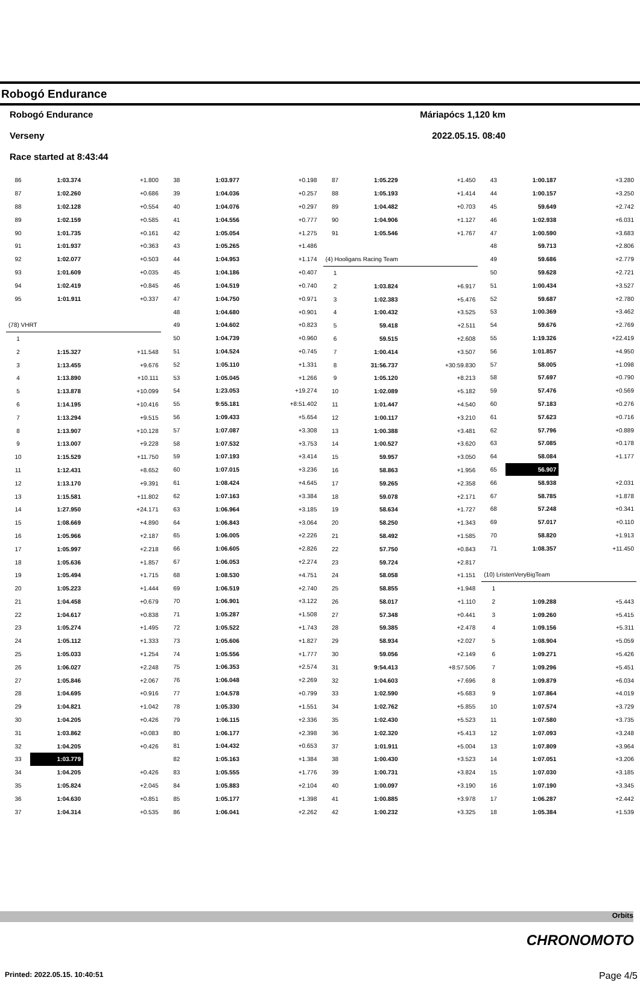Robogó Endurance
Robogó Endurance Máriapócs 1,120 km
Verseny 2022.05.15. 08:40
Race started at 8:43:44
| 86 | 1:03.374 | +1.800 |
| 87 | 1:02.260 | +0.686 |
| 88 | 1:02.128 | +0.554 |
| 89 | 1:02.159 | +0.585 |
| 90 | 1:01.735 | +0.161 |
| 91 | 1:01.937 | +0.363 |
| 92 | 1:02.077 | +0.503 |
| 93 | 1:01.609 | +0.035 |
| 94 | 1:02.419 | +0.845 |
| 95 | 1:01.911 | +0.337 |
| (78) VHRT | | |
| 1 | | |
| 2 | 1:15.327 | +11.548 |
| 3 | 1:13.455 | +9.676 |
| 4 | 1:13.890 | +10.111 |
| 5 | 1:13.878 | +10.099 |
| 6 | 1:14.195 | +10.416 |
| 7 | 1:13.294 | +9.515 |
| 8 | 1:13.907 | +10.128 |
| 9 | 1:13.007 | +9.228 |
| 10 | 1:15.529 | +11.750 |
| 11 | 1:12.431 | +8.652 |
| 12 | 1:13.170 | +9.391 |
| 13 | 1:15.581 | +11.802 |
| 14 | 1:27.950 | +24.171 |
| 15 | 1:08.669 | +4.890 |
| 16 | 1:05.966 | +2.187 |
| 17 | 1:05.997 | +2.218 |
| 18 | 1:05.636 | +1.857 |
| 19 | 1:05.494 | +1.715 |
| 20 | 1:05.223 | +1.444 |
| 21 | 1:04.458 | +0.679 |
| 22 | 1:04.617 | +0.838 |
| 23 | 1:05.274 | +1.495 |
| 24 | 1:05.112 | +1.333 |
| 25 | 1:05.033 | +1.254 |
| 26 | 1:06.027 | +2.248 |
| 27 | 1:05.846 | +2.067 |
| 28 | 1:04.695 | +0.916 |
| 29 | 1:04.821 | +1.042 |
| 30 | 1:04.205 | +0.426 |
| 31 | 1:03.862 | +0.083 |
| 32 | 1:04.205 | +0.426 |
| 33 | 1:03.779 | |
| 34 | 1:04.205 | +0.426 |
| 35 | 1:05.824 | +2.045 |
| 36 | 1:04.630 | +0.851 |
| 37 | 1:04.314 | +0.535 |
| 38 | 1:03.977 | +0.198 |
| 39 | 1:04.036 | +0.257 |
| 40 | 1:04.076 | +0.297 |
| 41 | 1:04.556 | +0.777 |
| 42 | 1:05.054 | +1.275 |
| 43 | 1:05.265 | +1.486 |
| 44 | 1:04.953 | +1.174 |
| 45 | 1:04.186 | +0.407 |
| 46 | 1:04.519 | +0.740 |
| 47 | 1:04.750 | +0.971 |
| 48 | 1:04.680 | +0.901 |
| 49 | 1:04.602 | +0.823 |
| 50 | 1:04.739 | +0.960 |
| 51 | 1:04.524 | +0.745 |
| 52 | 1:05.110 | +1.331 |
| 53 | 1:05.045 | +1.266 |
| 54 | 1:23.053 | +19.274 |
| 55 | 9:55.181 | +8:51.402 |
| 56 | 1:09.433 | +5.654 |
| 57 | 1:07.087 | +3.308 |
| 58 | 1:07.532 | +3.753 |
| 59 | 1:07.193 | +3.414 |
| 60 | 1:07.015 | +3.236 |
| 61 | 1:08.424 | +4.645 |
| 62 | 1:07.163 | +3.384 |
| 63 | 1:06.964 | +3.185 |
| 64 | 1:06.843 | +3.064 |
| 65 | 1:06.005 | +2.226 |
| 66 | 1:06.605 | +2.826 |
| 67 | 1:06.053 | +2.274 |
| 68 | 1:08.530 | +4.751 |
| 69 | 1:06.519 | +2.740 |
| 70 | 1:06.901 | +3.122 |
| 71 | 1:05.287 | +1.508 |
| 72 | 1:05.522 | +1.743 |
| 73 | 1:05.606 | +1.827 |
| 74 | 1:05.556 | +1.777 |
| 75 | 1:06.353 | +2.574 |
| 76 | 1:06.048 | +2.269 |
| 77 | 1:04.578 | +0.799 |
| 78 | 1:05.330 | +1.551 |
| 79 | 1:06.115 | +2.336 |
| 80 | 1:06.177 | +2.398 |
| 81 | 1:04.432 | +0.653 |
| 82 | 1:05.163 | +1.384 |
| 83 | 1:05.555 | +1.776 |
| 84 | 1:05.883 | +2.104 |
| 85 | 1:05.177 | +1.398 |
| 86 | 1:06.041 | +2.262 |
| 87 | 1:05.229 | +1.450 |
| 88 | 1:05.193 | +1.414 |
| 89 | 1:04.482 | +0.703 |
| 90 | 1:04.906 | +1.127 |
| 91 | 1:05.546 | +1.767 |
| (4) Hooligans Racing Team | | |
| 1 | | |
| 2 | 1:03.824 | +6.917 |
| 3 | 1:02.383 | +5.476 |
| 4 | 1:00.432 | +3.525 |
| 5 | 59.418 | +2.511 |
| 6 | 59.515 | +2.608 |
| 7 | 1:00.414 | +3.507 |
| 8 | 31:56.737 | +30:59.830 |
| 9 | 1:05.120 | +8.213 |
| 10 | 1:02.089 | +5.182 |
| 11 | 1:01.447 | +4.540 |
| 12 | 1:00.117 | +3.210 |
| 13 | 1:00.388 | +3.481 |
| 14 | 1:00.527 | +3.620 |
| 15 | 59.957 | +3.050 |
| 16 | 58.863 | +1.956 |
| 17 | 59.265 | +2.358 |
| 18 | 59.078 | +2.171 |
| 19 | 58.634 | +1.727 |
| 20 | 58.250 | +1.343 |
| 21 | 58.492 | +1.585 |
| 22 | 57.750 | +0.843 |
| 23 | 59.724 | +2.817 |
| 24 | 58.058 | +1.151 |
| 25 | 58.855 | +1.948 |
| 26 | 58.017 | +1.110 |
| 27 | 57.348 | +0.441 |
| 28 | 59.385 | +2.478 |
| 29 | 58.934 | +2.027 |
| 30 | 59.056 | +2.149 |
| 31 | 9:54.413 | +8:57.506 |
| 32 | 1:04.603 | +7.696 |
| 33 | 1:02.590 | +5.683 |
| 34 | 1:02.762 | +5.855 |
| 35 | 1:02.430 | +5.523 |
| 36 | 1:02.320 | +5.413 |
| 37 | 1:01.911 | +5.004 |
| 38 | 1:00.430 | +3.523 |
| 39 | 1:00.731 | +3.824 |
| 40 | 1:00.097 | +3.190 |
| 41 | 1:00.885 | +3.978 |
| 42 | 1:00.232 | +3.325 |
| 43 | 1:00.187 | +3.280 |
| 44 | 1:00.157 | +3.250 |
| 45 | 59.649 | +2.742 |
| 46 | 1:02.938 | +6.031 |
| 47 | 1:00.590 | +3.683 |
| 48 | 59.713 | +2.806 |
| 49 | 59.686 | +2.779 |
| 50 | 59.628 | +2.721 |
| 51 | 1:00.434 | +3.527 |
| 52 | 59.687 | +2.780 |
| 53 | 1:00.369 | +3.462 |
| 54 | 59.676 | +2.769 |
| 55 | 1:19.326 | +22.419 |
| 56 | 1:01.857 | +4.950 |
| 57 | 58.005 | +1.098 |
| 58 | 57.697 | +0.790 |
| 59 | 57.476 | +0.569 |
| 60 | 57.183 | +0.276 |
| 61 | 57.623 | +0.716 |
| 62 | 57.796 | +0.889 |
| 63 | 57.085 | +0.178 |
| 64 | 58.084 | +1.177 |
| 65 | 56.907 | |
| 66 | 58.938 | +2.031 |
| 67 | 58.785 | +1.878 |
| 68 | 57.248 | +0.341 |
| 69 | 57.017 | +0.110 |
| 70 | 58.820 | +1.913 |
| 71 | 1:08.357 | +11.450 |
| (10) ĿristenVeryBigTeam | | |
| 1 | | |
| 2 | 1:09.288 | +5.443 |
| 3 | 1:09.260 | +5.415 |
| 4 | 1:09.156 | +5.311 |
| 5 | 1:08.904 | +5.059 |
| 6 | 1:09.271 | +5.426 |
| 7 | 1:09.296 | +5.451 |
| 8 | 1:09.879 | +6.034 |
| 9 | 1:07.864 | +4.019 |
| 10 | 1:07.574 | +3.729 |
| 11 | 1:07.580 | +3.735 |
| 12 | 1:07.093 | +3.248 |
| 13 | 1:07.809 | +3.964 |
| 14 | 1:07.051 | +3.206 |
| 15 | 1:07.030 | +3.185 |
| 16 | 1:07.190 | +3.345 |
| 17 | 1:06.287 | +2.442 |
| 18 | 1:05.384 | +1.539 |
Orbits
CHRONOMOTO
Printed: 2022.05.15. 10:40:51 Page 4/5